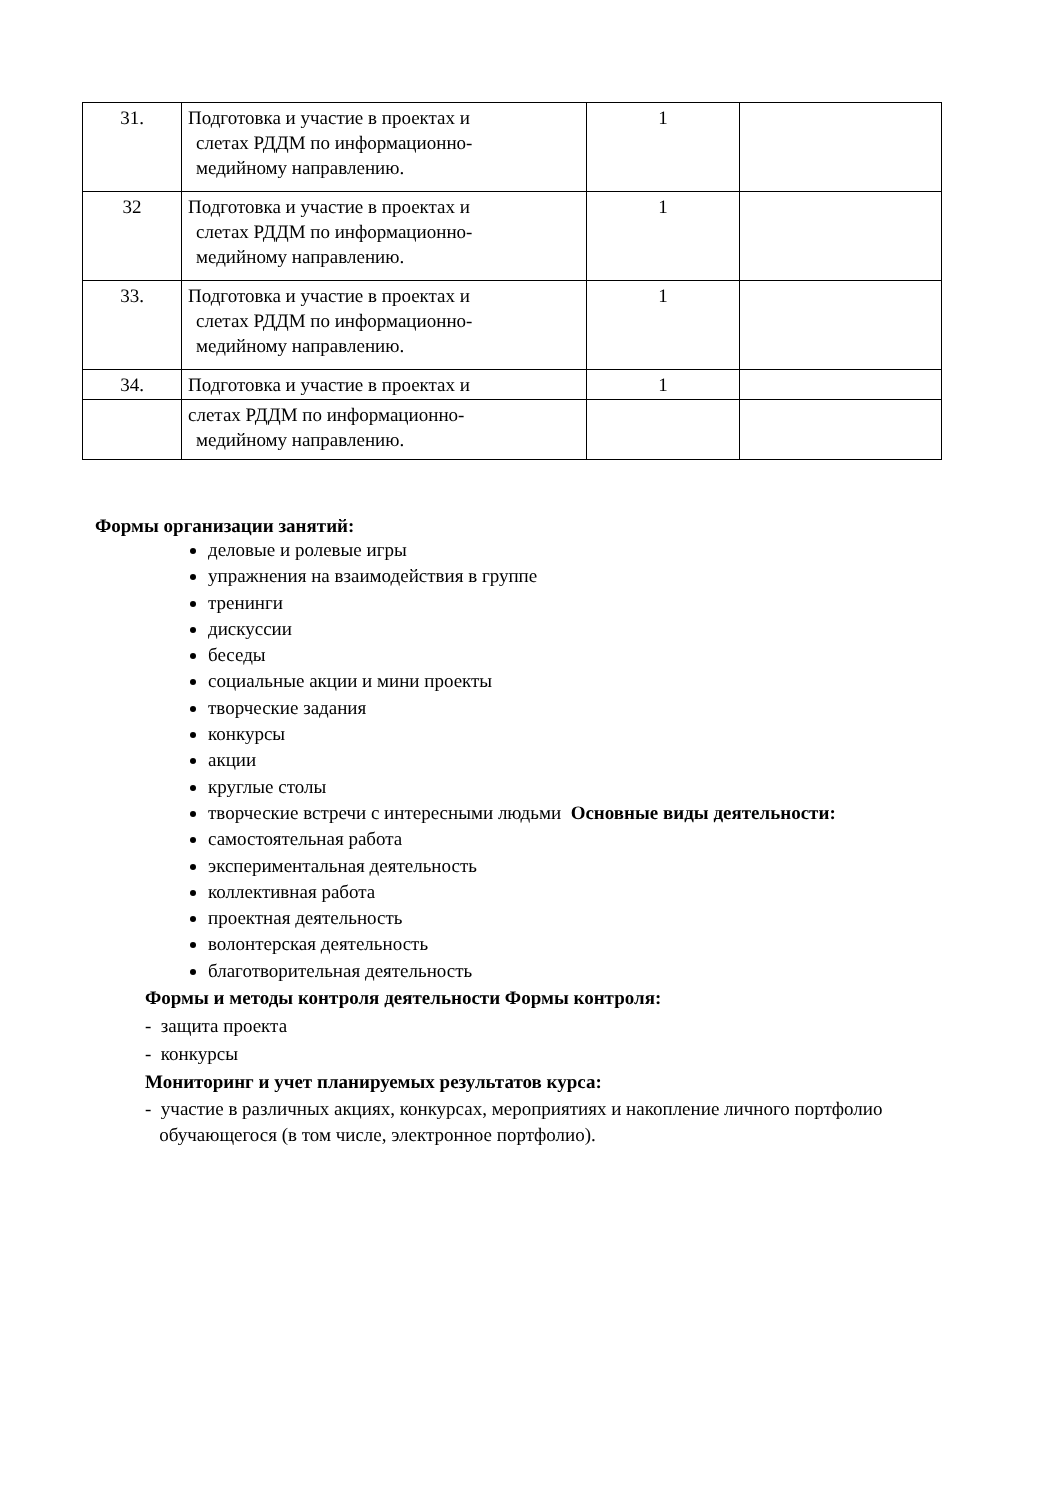| 31. | Подготовка и участие в проектах и слетах РДДМ по информационно- медийному направлению. | 1 | |
| 32 | Подготовка и участие в проектах и слетах РДДМ по информационно- медийному направлению. | 1 | |
| 33. | Подготовка и участие в проектах и слетах РДДМ по информационно- медийному направлению. | 1 | |
| 34. | Подготовка и участие в проектах и | 1 | |
| | слетах РДДМ по информационно- медийному направлению. | | |
Формы организации занятий:
деловые и ролевые игры
упражнения на взаимодействия в группе
тренинги
дискуссии
беседы
социальные акции и мини проекты
творческие задания
конкурсы
акции
круглые столы
творческие встречи с интересными людьми Основные виды деятельности:
самостоятельная работа
экспериментальная деятельность
коллективная работа
проектная деятельность
волонтерская деятельность
благотворительная деятельность
Формы и методы контроля деятельности Формы контроля:
- защита проекта
- конкурсы
Мониторинг и учет планируемых результатов курса:
- участие в различных акциях, конкурсах, мероприятиях и накопление личного портфолио
обучающегося (в том числе, электронное портфолио).